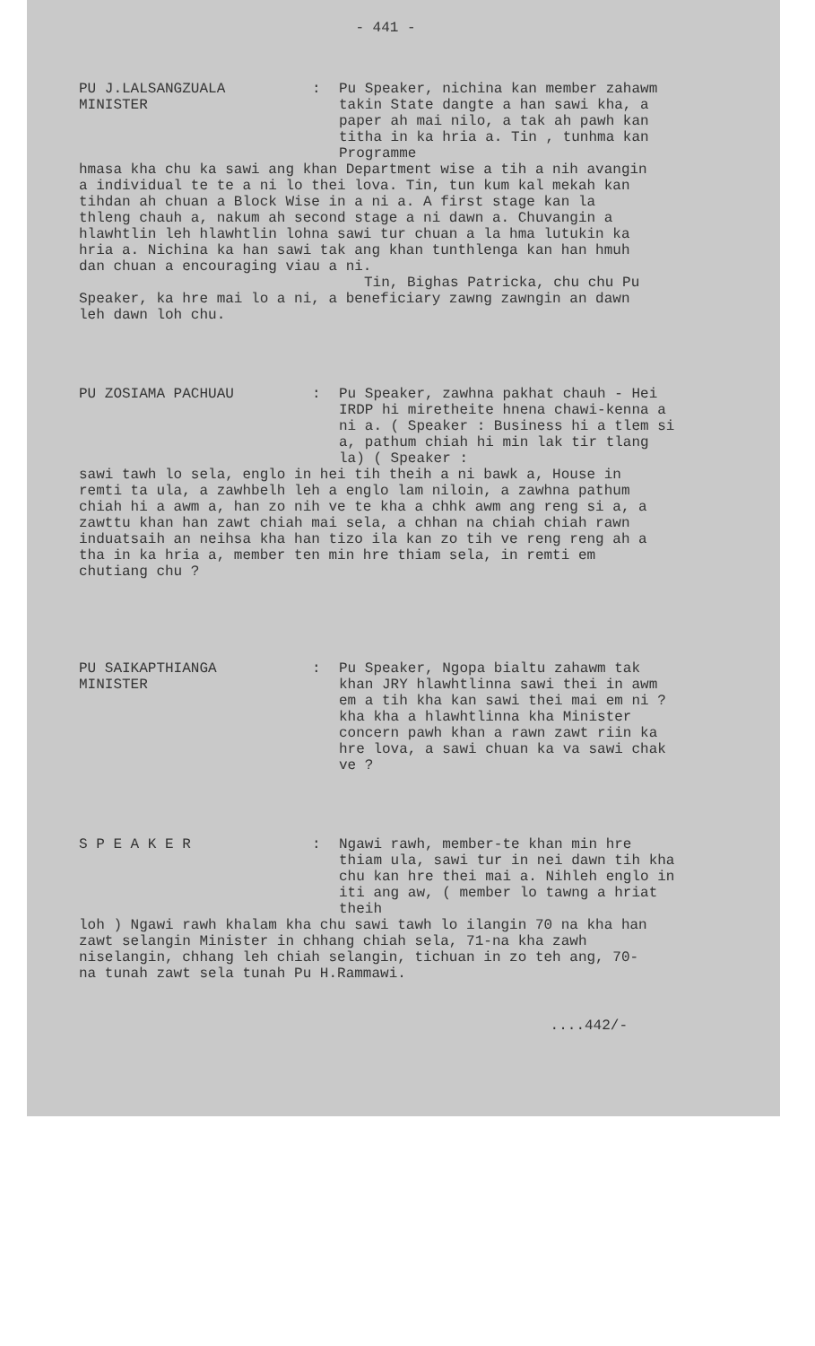- 441 -
PU J.LALSANGZUALA
MINISTER
: Pu Speaker, nichina kan member zahawm takin State dangte a han sawi kha, a paper ah mai nilo, a tak ah pawh kan titha in ka hria a. Tin , tunhma kan Programme
hmasa kha chu ka sawi ang khan Department wise a tih a nih avangin a individual te te a ni lo thei lova. Tin, tun kum kal mekah kan tihdan ah chuan a Block Wise in a ni a. A first stage kan la thleng chauh a, nakum ah second stage a ni dawn a. Chuvangin a hlawhtlin leh hlawhtlin lohna sawi tur chuan a la hma lutukin ka hria a. Nichina ka han sawi tak ang khan tunthlenga kan han hmuh dan chuan a encouraging viau a ni.
Tin, Bighas Patricka, chu chu Pu Speaker, ka hre mai lo a ni, a beneficiary zawng zawngin an dawn leh dawn loh chu.
PU ZOSIAMA PACHUAU : Pu Speaker, zawhna pakhat chauh - Hei IRDP hi miretheite hnena chawi-kenna a ni a. ( Speaker : Business hi a tlem si a, pathum chiah hi min lak tir tlang la) ( Speaker :
sawi tawh lo sela, englo in hei tih theih a ni bawk a, House in remti ta ula, a zawhbelh leh a englo lam niloin, a zawhna pathum chiah hi a awm a, han zo nih ve te kha a chhk awm ang reng si a, a zawttu khan han zawt chiah mai sela, a chhan na chiah chiah rawn induatsaih an neihsa kha han tizo ila kan zo tih ve reng reng ah a tha in ka hria a, member ten min hre thiam sela, in remti em chutiang chu ?
PU SAIKAPTHIANGA
MINISTER
: Pu Speaker, Ngopa bialtu zahawm tak khan JRY hlawhtlinna sawi thei in awm em a tih kha kan sawi thei mai em ni ? kha kha a hlawhtlinna kha Minister concern pawh khan a rawn zawt riin ka hre lova, a sawi chuan ka va sawi chak ve ?
S P E A K E R : Ngawi rawh, member-te khan min hre thiam ula, sawi tur in nei dawn tih kha chu kan hre thei mai a. Nihleh englo in iti ang aw, ( member lo tawng a hriat theih
loh ) Ngawi rawh khalam kha chu sawi tawh lo ilangin 70 na kha han zawt selangin Minister in chhang chiah sela, 71-na kha zawh niselangin, chhang leh chiah selangin, tichuan in zo teh ang, 70-na tunah zawt sela tunah Pu H.Rammawi.
....442/-